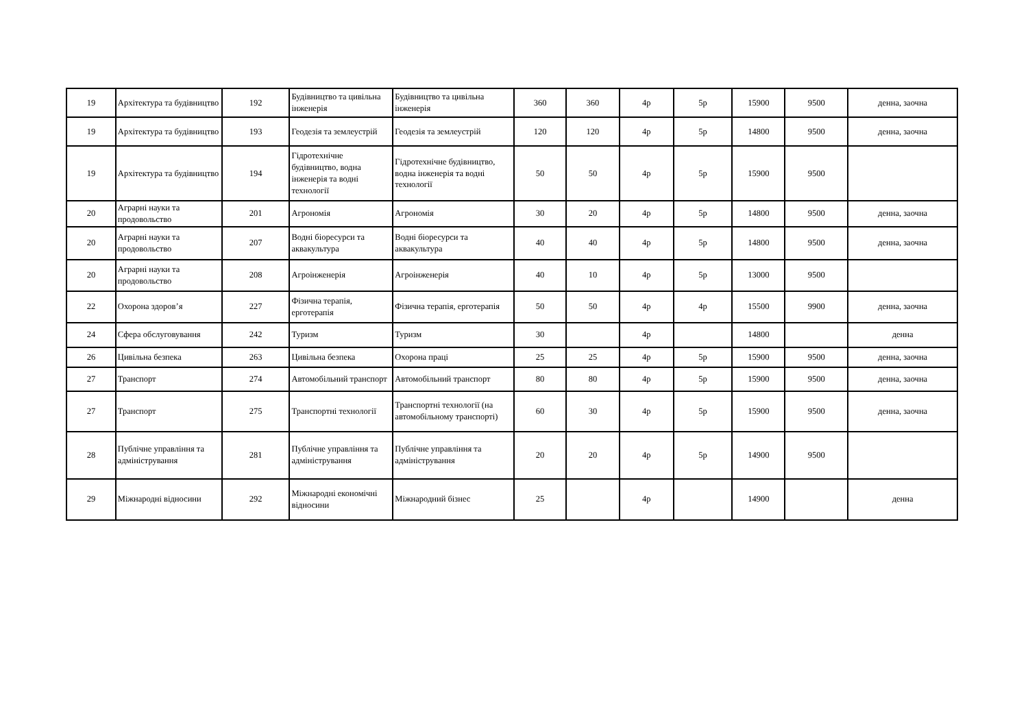| 19 | Архітектура та будівництво | 192 | Будівництво та цивільна інженерія | Будівництво та цивільна інженерія | 360 | 360 | 4р | 5р | 15900 | 9500 | денна, заочна |
| 19 | Архітектура та будівництво | 193 | Геодезія та землеустрій | Геодезія та землеустрій | 120 | 120 | 4р | 5р | 14800 | 9500 | денна, заочна |
| 19 | Архітектура та будівництво | 194 | Гідротехнічне будівництво, водна інженерія та водні технології | Гідротехнічне будівництво, водна інженерія та водні технології | 50 | 50 | 4р | 5р | 15900 | 9500 | |
| 20 | Аграрні науки та продовольство | 201 | Агрономія | Агрономія | 30 | 20 | 4р | 5р | 14800 | 9500 | денна, заочна |
| 20 | Аграрні науки та продовольство | 207 | Водні біоресурси та аквакультура | Водні біоресурси та аквакультура | 40 | 40 | 4р | 5р | 14800 | 9500 | денна, заочна |
| 20 | Аграрні науки та продовольство | 208 | Агроінженерія | Агроінженерія | 40 | 10 | 4р | 5р | 13000 | 9500 | |
| 22 | Охорона здоров’я | 227 | Фізична терапія, ерготерапія | Фізична терапія, ерготерапія | 50 | 50 | 4р | 4р | 15500 | 9900 | денна, заочна |
| 24 | Сфера обслуговування | 242 | Туризм | Туризм | 30 | | 4р | | 14800 | | денна |
| 26 | Цивільна безпека | 263 | Цивільна безпека | Охорона праці | 25 | 25 | 4р | 5р | 15900 | 9500 | денна, заочна |
| 27 | Транспорт | 274 | Автомобільний транспорт | Автомобільний транспорт | 80 | 80 | 4р | 5р | 15900 | 9500 | денна, заочна |
| 27 | Транспорт | 275 | Транспортні технології | Транспортні технології (на автомобільному транспорті) | 60 | 30 | 4р | 5р | 15900 | 9500 | денна, заочна |
| 28 | Публічне управління та адміністрування | 281 | Публічне управління та адміністрування | Публічне управління та адміністрування | 20 | 20 | 4р | 5р | 14900 | 9500 | |
| 29 | Міжнародні відносини | 292 | Міжнародні економічні відносини | Міжнародний бізнес | 25 | | 4р | | 14900 | | денна |